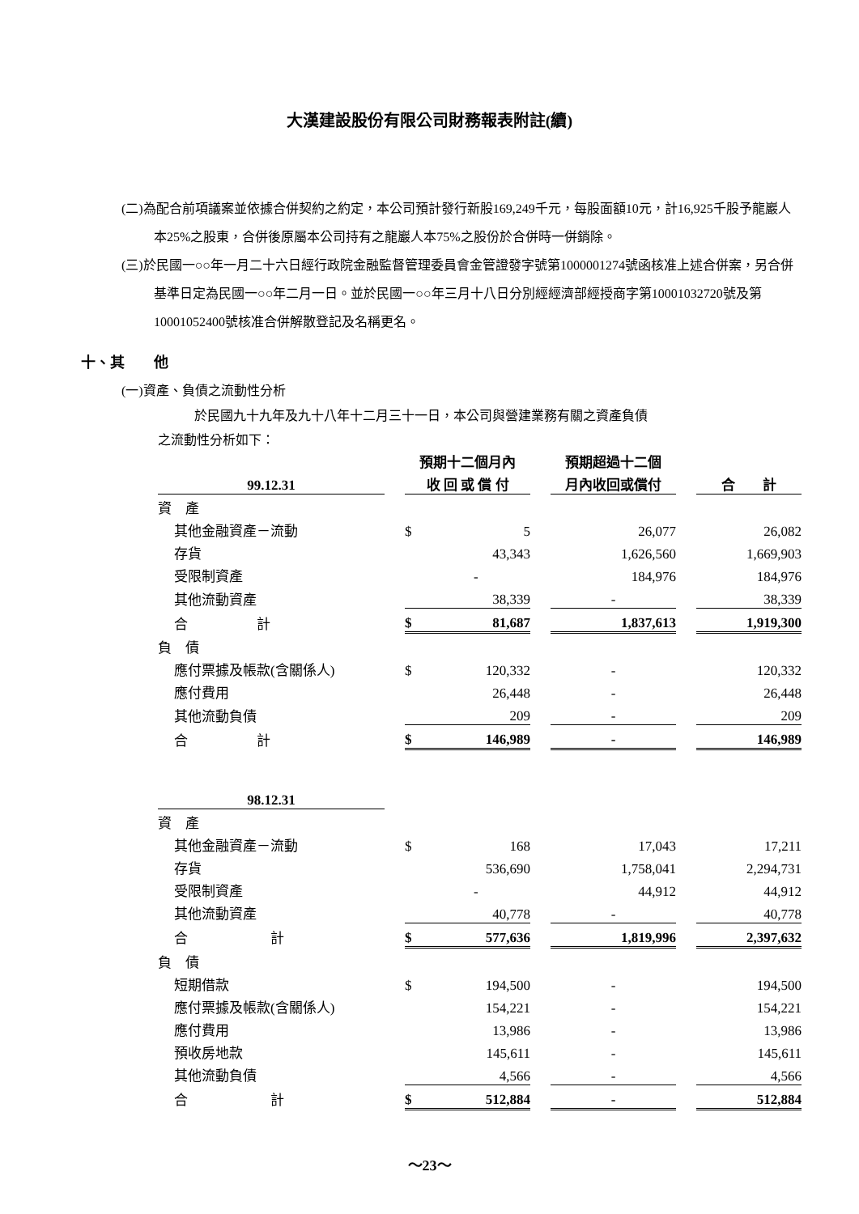大漢建設股份有限公司財務報表附註(續)
(二)為配合前項議案並依據合併契約之約定，本公司預計發行新股169,249千元，每股面額10元，計16,925千股予龍巖人本25%之股東，合併後原屬本公司持有之龍巖人本75%之股份於合併時一併銷除。
(三)於民國一○○年一月二十六日經行政院金融監督管理委員會金管證發字號第1000001274號函核准上述合併案，另合併基準日定為民國一○○年二月一日。並於民國一○○年三月十八日分別經經濟部經授商字第10001032720號及第10001052400號核准合併解散登記及名稱更名。
十、其　　他
(一)資產、負債之流動性分析
於民國九十九年及九十八年十二月三十一日，本公司與營建業務有關之資產負債
之流動性分析如下：
| | | 預期十二個月內 | | | 預期超過十二個 | | |
| --- | --- | --- | --- | --- | --- | --- | --- |
| 99.12.31 | | 收 回 或 償 付 | | | 月內收回或償付 | | 合 計 |
| 資 產 | | | | | | | |
| 其他金融資產－流動 | | $ | 5 | | 26,077 | | 26,082 |
| 存貨 | | | 43,343 | | 1,626,560 | | 1,669,903 |
| 受限制資產 | | | - | | 184,976 | | 184,976 |
| 其他流動資產 | | | 38,339 | | - | | 38,339 |
| 合 計 | | $ | 81,687 | | 1,837,613 | | 1,919,300 |
| 負 債 | | | | | | | |
| 應付票據及帳款(含關係人) | | $ | 120,332 | | - | | 120,332 |
| 應付費用 | | | 26,448 | | - | | 26,448 |
| 其他流動負債 | | | 209 | | - | | 209 |
| 合 計 | | $ | 146,989 | | - | | 146,989 |
| 98.12.31 | | | | | | | |
| 資 產 | | | | | | | |
| 其他金融資產－流動 | | $ | 168 | | 17,043 | | 17,211 |
| 存貨 | | | 536,690 | | 1,758,041 | | 2,294,731 |
| 受限制資產 | | | - | | 44,912 | | 44,912 |
| 其他流動資產 | | | 40,778 | | - | | 40,778 |
| 合 計 | | $ | 577,636 | | 1,819,996 | | 2,397,632 |
| 負 債 | | | | | | | |
| 短期借款 | | $ | 194,500 | | - | | 194,500 |
| 應付票據及帳款(含關係人) | | | 154,221 | | - | | 154,221 |
| 應付費用 | | | 13,986 | | - | | 13,986 |
| 預收房地款 | | | 145,611 | | - | | 145,611 |
| 其他流動負債 | | | 4,566 | | - | | 4,566 |
| 合 計 | | $ | 512,884 | | - | | 512,884 |
～23～